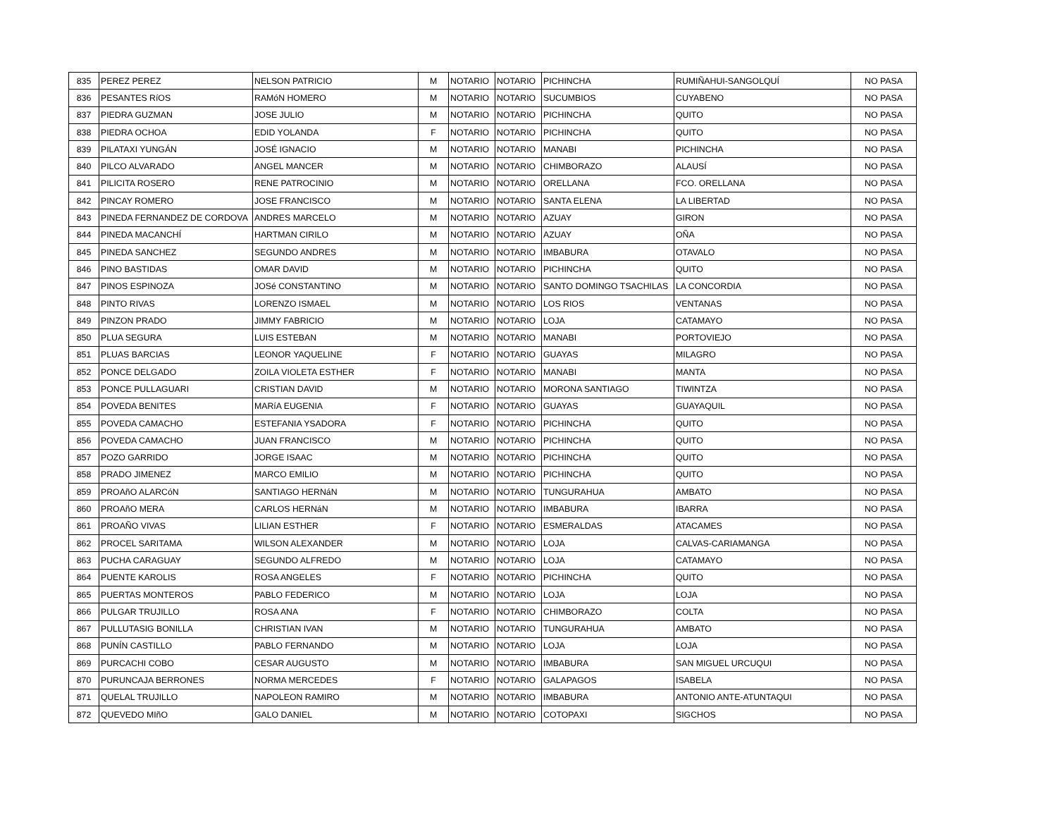| 835 | PEREZ PEREZ | NELSON PATRICIO | M | NOTARIO | NOTARIO | PICHINCHA | RUMIÑAHUI-SANGOLQUÍ | NO PASA |
| 836 | PESANTES RíOS | RAMóN HOMERO | M | NOTARIO | NOTARIO | SUCUMBIOS | CUYABENO | NO PASA |
| 837 | PIEDRA GUZMAN | JOSE JULIO | M | NOTARIO | NOTARIO | PICHINCHA | QUITO | NO PASA |
| 838 | PIEDRA OCHOA | EDID YOLANDA | F | NOTARIO | NOTARIO | PICHINCHA | QUITO | NO PASA |
| 839 | PILATAXI YUNGÁN | JOSÉ IGNACIO | M | NOTARIO | NOTARIO | MANABI | PICHINCHA | NO PASA |
| 840 | PILCO ALVARADO | ANGEL MANCER | M | NOTARIO | NOTARIO | CHIMBORAZO | ALAUSÍ | NO PASA |
| 841 | PILICITA ROSERO | RENE PATROCINIO | M | NOTARIO | NOTARIO | ORELLANA | FCO. ORELLANA | NO PASA |
| 842 | PINCAY ROMERO | JOSE FRANCISCO | M | NOTARIO | NOTARIO | SANTA ELENA | LA LIBERTAD | NO PASA |
| 843 | PINEDA FERNANDEZ DE CORDOVA | ANDRES MARCELO | M | NOTARIO | NOTARIO | AZUAY | GIRON | NO PASA |
| 844 | PINEDA MACANCHÍ | HARTMAN CIRILO | M | NOTARIO | NOTARIO | AZUAY | OÑA | NO PASA |
| 845 | PINEDA SANCHEZ | SEGUNDO ANDRES | M | NOTARIO | NOTARIO | IMBABURA | OTAVALO | NO PASA |
| 846 | PINO BASTIDAS | OMAR DAVID | M | NOTARIO | NOTARIO | PICHINCHA | QUITO | NO PASA |
| 847 | PINOS ESPINOZA | JOSé CONSTANTINO | M | NOTARIO | NOTARIO | SANTO DOMINGO TSACHILAS | LA CONCORDIA | NO PASA |
| 848 | PINTO RIVAS | LORENZO ISMAEL | M | NOTARIO | NOTARIO | LOS RIOS | VENTANAS | NO PASA |
| 849 | PINZON PRADO | JIMMY FABRICIO | M | NOTARIO | NOTARIO | LOJA | CATAMAYO | NO PASA |
| 850 | PLUA SEGURA | LUIS ESTEBAN | M | NOTARIO | NOTARIO | MANABI | PORTOVIEJO | NO PASA |
| 851 | PLUAS BARCIAS | LEONOR YAQUELINE | F | NOTARIO | NOTARIO | GUAYAS | MILAGRO | NO PASA |
| 852 | PONCE DELGADO | ZOILA VIOLETA ESTHER | F | NOTARIO | NOTARIO | MANABI | MANTA | NO PASA |
| 853 | PONCE PULLAGUARI | CRISTIAN DAVID | M | NOTARIO | NOTARIO | MORONA SANTIAGO | TIWINTZA | NO PASA |
| 854 | POVEDA BENITES | MARíA EUGENIA | F | NOTARIO | NOTARIO | GUAYAS | GUAYAQUIL | NO PASA |
| 855 | POVEDA CAMACHO | ESTEFANIA YSADORA | F | NOTARIO | NOTARIO | PICHINCHA | QUITO | NO PASA |
| 856 | POVEDA CAMACHO | JUAN FRANCISCO | M | NOTARIO | NOTARIO | PICHINCHA | QUITO | NO PASA |
| 857 | POZO GARRIDO | JORGE ISAAC | M | NOTARIO | NOTARIO | PICHINCHA | QUITO | NO PASA |
| 858 | PRADO JIMENEZ | MARCO EMILIO | M | NOTARIO | NOTARIO | PICHINCHA | QUITO | NO PASA |
| 859 | PROAñO ALARCóN | SANTIAGO HERNáN | M | NOTARIO | NOTARIO | TUNGURAHUA | AMBATO | NO PASA |
| 860 | PROAñO MERA | CARLOS HERNáN | M | NOTARIO | NOTARIO | IMBABURA | IBARRA | NO PASA |
| 861 | PROAÑO VIVAS | LILIAN ESTHER | F | NOTARIO | NOTARIO | ESMERALDAS | ATACAMES | NO PASA |
| 862 | PROCEL SARITAMA | WILSON ALEXANDER | M | NOTARIO | NOTARIO | LOJA | CALVAS-CARIAMANGA | NO PASA |
| 863 | PUCHA CARAGUAY | SEGUNDO ALFREDO | M | NOTARIO | NOTARIO | LOJA | CATAMAYO | NO PASA |
| 864 | PUENTE KAROLIS | ROSA ANGELES | F | NOTARIO | NOTARIO | PICHINCHA | QUITO | NO PASA |
| 865 | PUERTAS MONTEROS | PABLO FEDERICO | M | NOTARIO | NOTARIO | LOJA | LOJA | NO PASA |
| 866 | PULGAR TRUJILLO | ROSA ANA | F | NOTARIO | NOTARIO | CHIMBORAZO | COLTA | NO PASA |
| 867 | PULLUTASIG BONILLA | CHRISTIAN IVAN | M | NOTARIO | NOTARIO | TUNGURAHUA | AMBATO | NO PASA |
| 868 | PUNÍN CASTILLO | PABLO FERNANDO | M | NOTARIO | NOTARIO | LOJA | LOJA | NO PASA |
| 869 | PURCACHI COBO | CESAR AUGUSTO | M | NOTARIO | NOTARIO | IMBABURA | SAN MIGUEL URCUQUI | NO PASA |
| 870 | PURUNCAJA BERRONES | NORMA MERCEDES | F | NOTARIO | NOTARIO | GALAPAGOS | ISABELA | NO PASA |
| 871 | QUELAL TRUJILLO | NAPOLEON RAMIRO | M | NOTARIO | NOTARIO | IMBABURA | ANTONIO ANTE-ATUNTAQUI | NO PASA |
| 872 | QUEVEDO MIñO | GALO DANIEL | M | NOTARIO | NOTARIO | COTOPAXI | SIGCHOS | NO PASA |